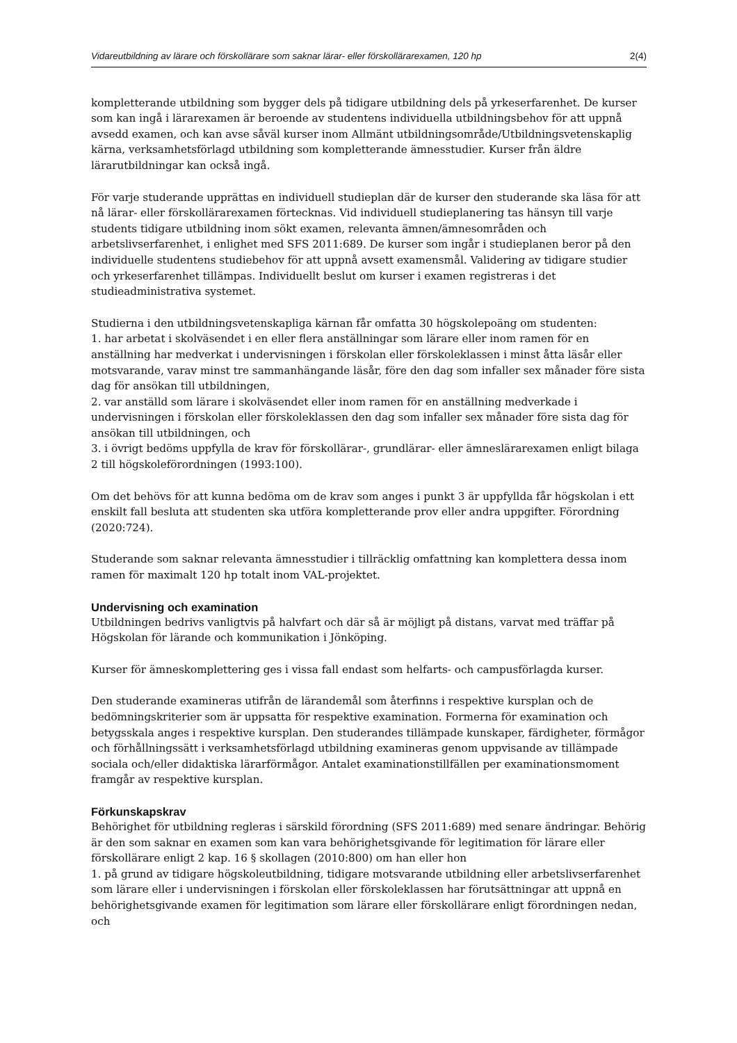Vidareutbildning av lärare och förskollärare som saknar lärar- eller förskollärarexamen, 120 hp 2(4)
kompletterande utbildning som bygger dels på tidigare utbildning dels på yrkeserfarenhet. De kurser som kan ingå i lärarexamen är beroende av studentens individuella utbildningsbehov för att uppnå avsedd examen, och kan avse såväl kurser inom Allmänt utbildningsområde/Utbildningsvetenskaplig kärna, verksamhetsförlagd utbildning som kompletterande ämnesstudier. Kurser från äldre lärarutbildningar kan också ingå.
För varje studerande upprättas en individuell studieplan där de kurser den studerande ska läsa för att nå lärar- eller förskollärarexamen förtecknas. Vid individuell studieplanering tas hänsyn till varje students tidigare utbildning inom sökt examen, relevanta ämnen/ämnesområden och arbetslivserfarenhet, i enlighet med SFS 2011:689. De kurser som ingår i studieplanen beror på den individuelle studentens studiebehov för att uppnå avsett examensmål. Validering av tidigare studier och yrkeserfarenhet tillämpas. Individuellt beslut om kurser i examen registreras i det studieadministrativa systemet.
Studierna i den utbildningsvetenskapliga kärnan får omfatta 30 högskolepoäng om studenten:
1. har arbetat i skolväsendet i en eller flera anställningar som lärare eller inom ramen för en anställning har medverkat i undervisningen i förskolan eller förskoleklassen i minst åtta läsår eller motsvarande, varav minst tre sammanhängande läsår, före den dag som infaller sex månader före sista dag för ansökan till utbildningen,
2. var anställd som lärare i skolväsendet eller inom ramen för en anställning medverkade i undervisningen i förskolan eller förskoleklassen den dag som infaller sex månader före sista dag för ansökan till utbildningen, och
3. i övrigt bedöms uppfylla de krav för förskollärar-, grundlärar- eller ämneslärarexamen enligt bilaga 2 till högskoleförordningen (1993:100).
Om det behövs för att kunna bedöma om de krav som anges i punkt 3 är uppfyllda får högskolan i ett enskilt fall besluta att studenten ska utföra kompletterande prov eller andra uppgifter. Förordning (2020:724).
Studerande som saknar relevanta ämnesstudier i tillräcklig omfattning kan komplettera dessa inom ramen för maximalt 120 hp totalt inom VAL-projektet.
Undervisning och examination
Utbildningen bedrivs vanligtvis på halvfart och där så är möjligt på distans, varvat med träffar på Högskolan för lärande och kommunikation i Jönköping.
Kurser för ämneskomplettering ges i vissa fall endast som helfarts- och campusförlagda kurser.
Den studerande examineras utifrån de lärandemål som återfinns i respektive kursplan och de bedömningskriterier som är uppsatta för respektive examination. Formerna för examination och betygsskala anges i respektive kursplan. Den studerandes tillämpade kunskaper, färdigheter, förmågor och förhållningssätt i verksamhetsförlagd utbildning examineras genom uppvisande av tillämpade sociala och/eller didaktiska lärarförmågor. Antalet examinationstillfällen per examinationsmoment framgår av respektive kursplan.
Förkunskapskrav
Behörighet för utbildning regleras i särskild förordning (SFS 2011:689) med senare ändringar. Behörig är den som saknar en examen som kan vara behörighetsgivande för legitimation för lärare eller förskollärare enligt 2 kap. 16 § skollagen (2010:800) om han eller hon
1. på grund av tidigare högskoleutbildning, tidigare motsvarande utbildning eller arbetslivserfarenhet som lärare eller i undervisningen i förskolan eller förskoleklassen har förutsättningar att uppnå en behörighetsgivande examen för legitimation som lärare eller förskollärare enligt förordningen nedan, och